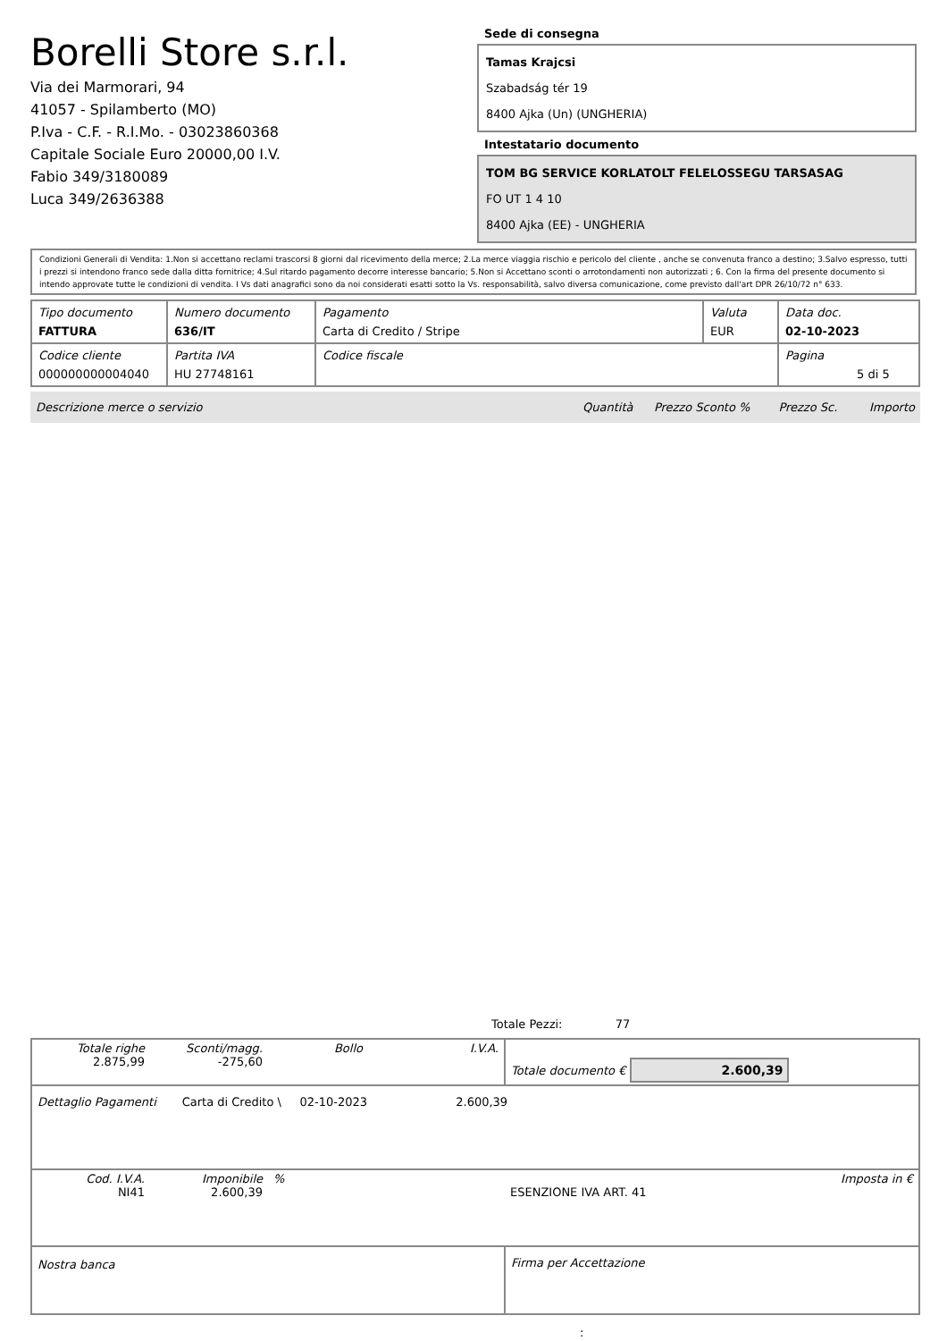Borelli Store s.r.l.
Via dei Marmorari, 94
41057 - Spilamberto (MO)
P.Iva - C.F. - R.I.Mo. - 03023860368
Capitale Sociale Euro 20000,00 I.V.
Fabio 349/3180089
Luca 349/2636388
Sede di consegna
Tamas Krajcsi
Szabadság tér 19
8400 Ajka (Un) (UNGHERIA)
Intestatario documento
TOM BG SERVICE KORLATOLT FELELOSSEGU TARSASAG
FO UT 1 4 10
8400 Ajka (EE) - UNGHERIA
Condizioni Generali di Vendita: 1.Non si accettano reclami trascorsi 8 giorni dal ricevimento della merce; 2.La merce viaggia rischio e pericolo del cliente , anche se convenuta franco a destino; 3.Salvo espresso, tutti i prezzi si intendono franco sede dalla ditta fornitrice; 4.Sul ritardo pagamento decorre interesse bancario; 5.Non si Accettano sconti o arrotondamenti non autorizzati ; 6. Con la firma del presente documento si intendo approvate tutte le condizioni di vendita. I Vs dati anagrafici sono da noi considerati esatti sotto la Vs. responsabilità, salvo diversa comunicazione, come previsto dall'art DPR 26/10/72 n° 633.
| Tipo documento FATTURA | Numero documento 636/IT | Pagamento Carta di Credito / Stripe | Valuta EUR | Data doc. 02-10-2023 |
| Codice cliente 000000000004040 | Partita IVA HU 27748161 | Codice fiscale | | Pagina 5 di 5 |
| Descrizione merce o servizio | Quantità | Prezzo Sconto % | Prezzo Sc. | Importo |
Totale Pezzi: 77
| Totale righe 2.875,99 | Sconti/magg. -275,60 | Bollo | I.V.A. | Totale documento € 2.600,39 |
| Dettaglio Pagamenti Carta di Credito \ 02-10-2023 2.600,39 | | | | |
| Cod. I.V.A. NI41 | Imponibile 2.600,39 | % | | Imposta in € ESENZIONE IVA ART. 41 |
| Nostra banca | | | | Firma per Accettazione |
: